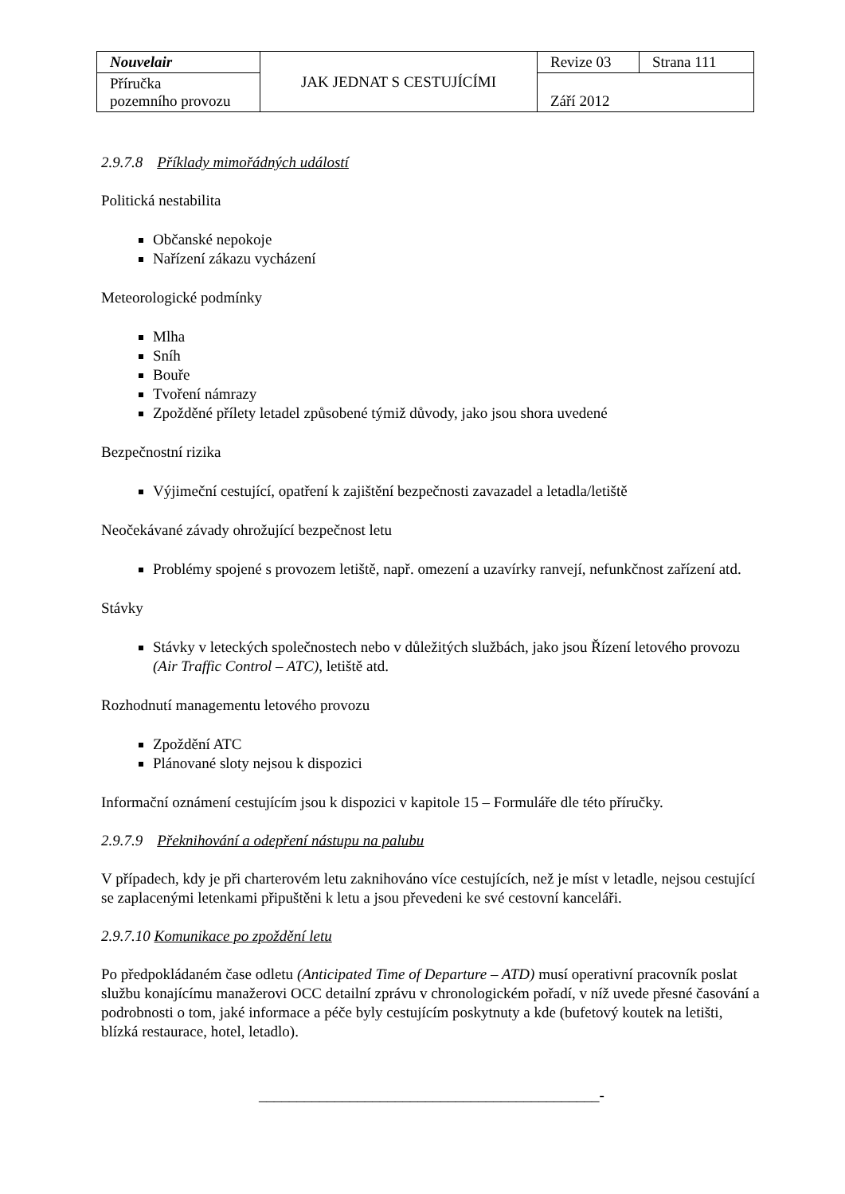| Nouvelair | JAK JEDNAT S CESTUJÍCÍMI | Revize 03 | Strana 111 |
| Příručka pozemního provozu | | Září 2012 | |
2.9.7.8 Příklady mimořádných událostí
Politická nestabilita
Občanské nepokoje
Nařízení zákazu vycházení
Meteorologické podmínky
Mlha
Sníh
Bouře
Tvoření námrazy
Zpožděné přílety letadel způsobené týmiž důvody, jako jsou shora uvedené
Bezpečnostní rizika
Výjimeční cestující, opatření k zajištění bezpečnosti zavazadel a letadla/letiště
Neočekávané závady ohrožující bezpečnost letu
Problémy spojené s provozem letiště, např. omezení a uzavírky ranvejí, nefunkčnost zařízení atd.
Stávky
Stávky v leteckých společnostech nebo v důležitých službách, jako jsou Řízení letového provozu (Air Traffic Control – ATC), letiště atd.
Rozhodnutí managementu letového provozu
Zpoždění ATC
Plánované sloty nejsou k dispozici
Informační oznámení cestujícím jsou k dispozici v kapitole 15 – Formuláře dle této příručky.
2.9.7.9 Překnihování a odepření nástupu na palubu
V případech, kdy je při charterovém letu zaknihováno více cestujících, než je míst v letadle, nejsou cestující se zaplacenými letenkami připuštěni k letu a jsou převedeni ke své cestovní kanceláři.
2.9.7.10 Komunikace po zpoždění letu
Po předpokládaném čase odletu (Anticipated Time of Departure – ATD) musí operativní pracovník poslat službu konajícímu manažerovi OCC detailní zprávu v chronologickém pořadí, v níž uvede přesné časování a podrobnosti o tom, jaké informace a péče byly cestujícím poskytnuty a kde (bufetový koutek na letišti, blízká restaurace, hotel, letadlo).
_____________________________________________-